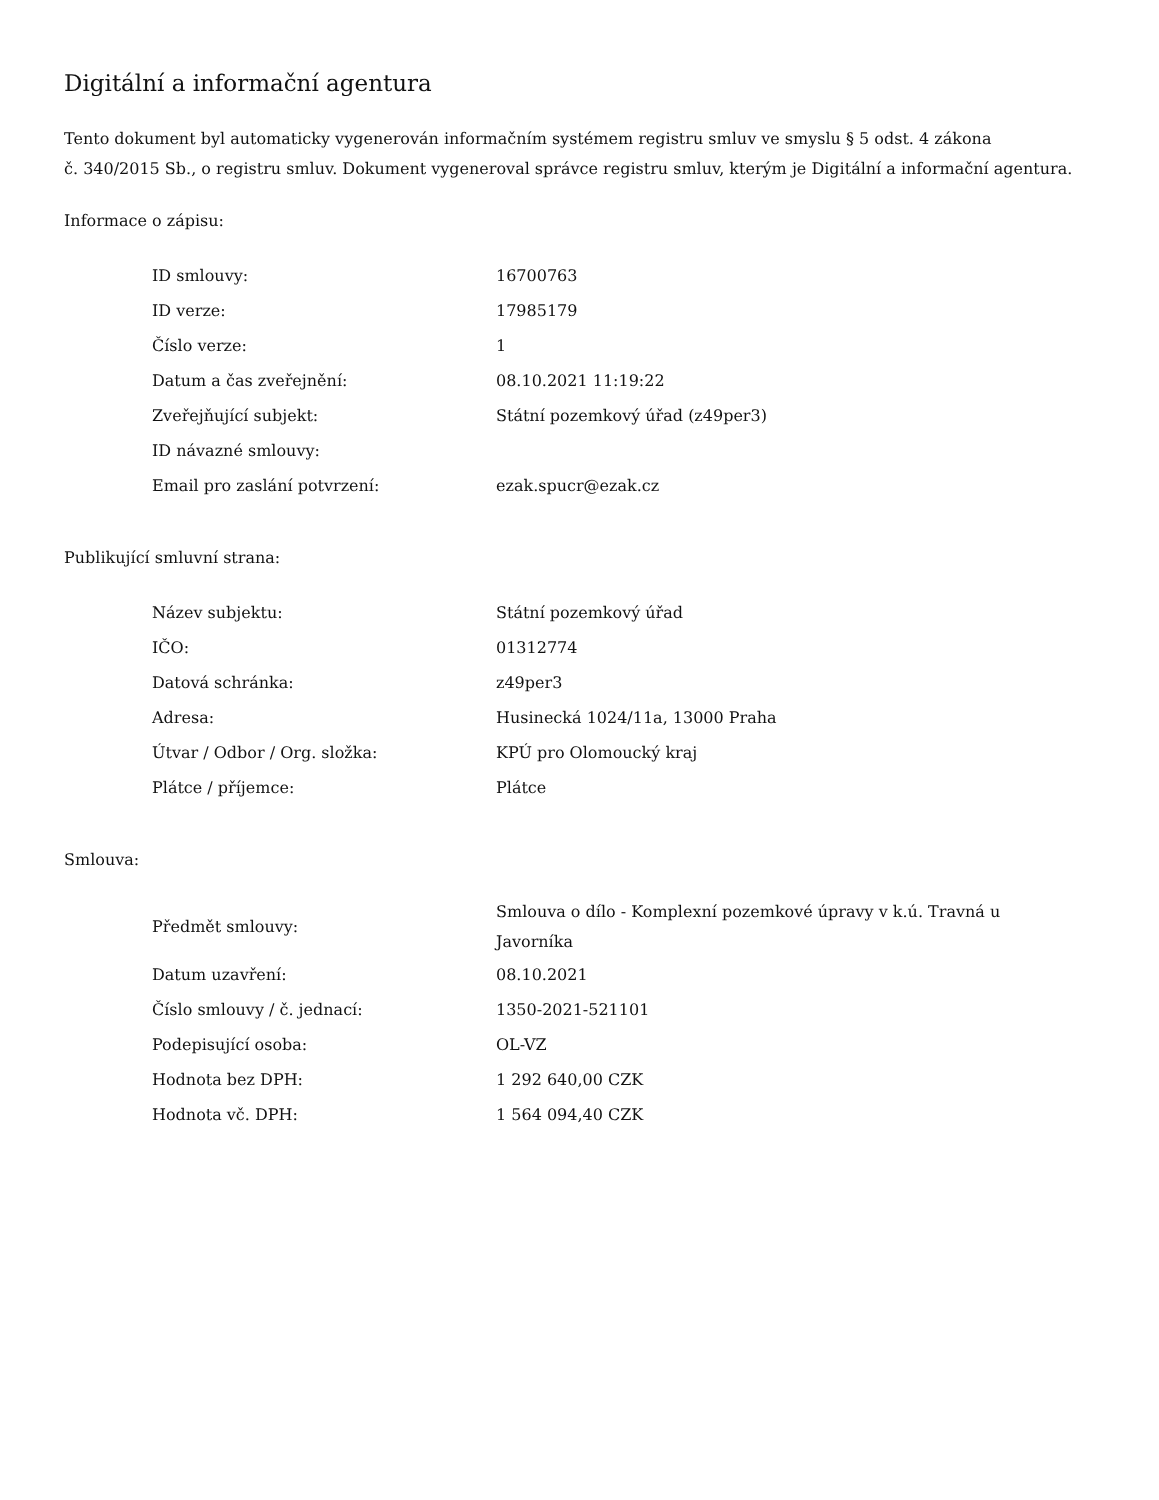Digitální a informační agentura
Tento dokument byl automaticky vygenerován informačním systémem registru smluv ve smyslu § 5 odst. 4 zákona
č. 340/2015 Sb., o registru smluv. Dokument vygeneroval správce registru smluv, kterým je Digitální a informační agentura.
Informace o zápisu:
| ID smlouvy: | 16700763 |
| ID verze: | 17985179 |
| Číslo verze: | 1 |
| Datum a čas zveřejnění: | 08.10.2021 11:19:22 |
| Zveřejňující subjekt: | Státní pozemkový úřad (z49per3) |
| ID návazné smlouvy: | |
| Email pro zaslání potvrzení: | ezak.spucr@ezak.cz |
Publikující smluvní strana:
| Název subjektu: | Státní pozemkový úřad |
| IČO: | 01312774 |
| Datová schránka: | z49per3 |
| Adresa: | Husinecká 1024/11a, 13000 Praha |
| Útvar / Odbor / Org. složka: | KPÚ pro Olomoucký kraj |
| Plátce / příjemce: | Plátce |
Smlouva:
| Předmět smlouvy: | Smlouva o dílo - Komplexní pozemkové úpravy v k.ú. Travná u Javorníka |
| Datum uzavření: | 08.10.2021 |
| Číslo smlouvy / č. jednací: | 1350-2021-521101 |
| Podepisující osoba: | OL-VZ |
| Hodnota bez DPH: | 1 292 640,00 CZK |
| Hodnota vč. DPH: | 1 564 094,40 CZK |